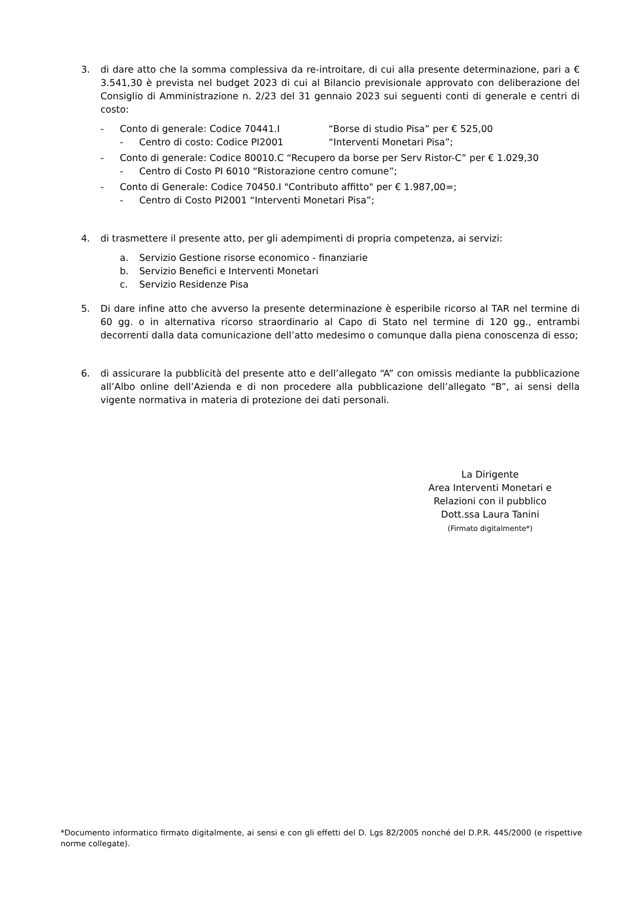3. di dare atto che la somma complessiva da re-introitare, di cui alla presente determinazione, pari a € 3.541,30 è prevista nel budget 2023 di cui al Bilancio previsionale approvato con deliberazione del Consiglio di Amministrazione n. 2/23 del 31 gennaio 2023 sui seguenti conti di generale e centri di costo:
- Conto di generale: Codice 70441.I “Borse di studio Pisa” per € 525,00
- Centro di costo: Codice PI2001 “Interventi Monetari Pisa”;
- Conto di generale: Codice 80010.C “Recupero da borse per Serv Ristor-C” per € 1.029,30
- Centro di Costo PI 6010 “Ristorazione centro comune”;
- Conto di Generale: Codice 70450.I "Contributo affitto" per € 1.987,00=;
- Centro di Costo PI2001 “Interventi Monetari Pisa”;
4. di trasmettere il presente atto, per gli adempimenti di propria competenza, ai servizi:
a. Servizio Gestione risorse economico - finanziarie
b. Servizio Benefici e Interventi Monetari
c. Servizio Residenze Pisa
5. Di dare infine atto che avverso la presente determinazione è esperibile ricorso al TAR nel termine di 60 gg. o in alternativa ricorso straordinario al Capo di Stato nel termine di 120 gg., entrambi decorrenti dalla data comunicazione dell’atto medesimo o comunque dalla piena conoscenza di esso;
6. di assicurare la pubblicità del presente atto e dell’allegato “A” con omissis mediante la pubblicazione all’Albo online dell’Azienda e di non procedere alla pubblicazione dell’allegato “B”, ai sensi della vigente normativa in materia di protezione dei dati personali.
La Dirigente
Area Interventi Monetari e
Relazioni con il pubblico
Dott.ssa Laura Tanini
(Firmato digitalmente*)
*Documento informatico firmato digitalmente, ai sensi e con gli effetti del D. Lgs 82/2005 nonché del D.P.R. 445/2000 (e rispettive norme collegate).